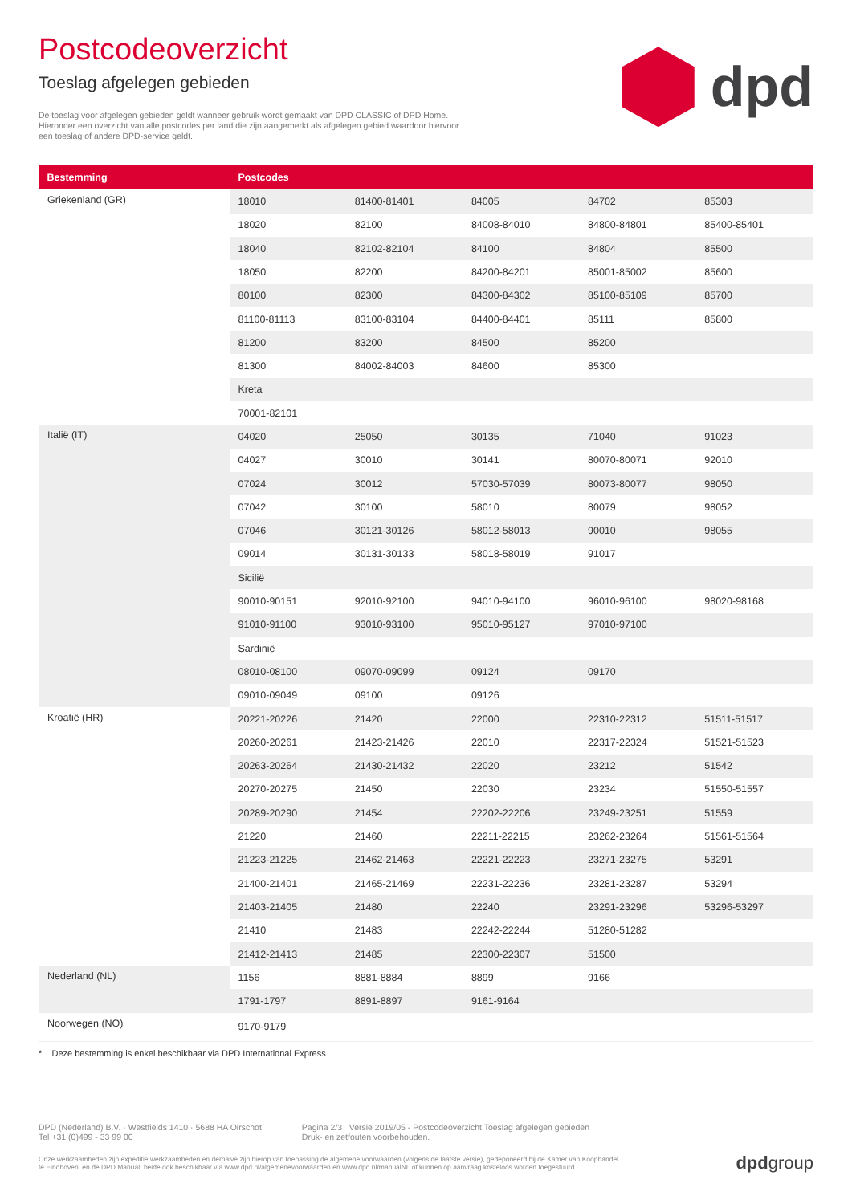Postcodeoverzicht
Toeslag afgelegen gebieden
De toeslag voor afgelegen gebieden geldt wanneer gebruik wordt gemaakt van DPD CLASSIC of DPD Home. Hieronder een overzicht van alle postcodes per land die zijn aangemerkt als afgelegen gebied waardoor hiervoor een toeslag of andere DPD-service geldt.
dpd
| Bestemming | Postcodes | | | | |
| --- | --- | --- | --- | --- | --- |
| Griekenland (GR) | 18010 | 81400-81401 | 84005 | 84702 | 85303 |
| | 18020 | 82100 | 84008-84010 | 84800-84801 | 85400-85401 |
| | 18040 | 82102-82104 | 84100 | 84804 | 85500 |
| | 18050 | 82200 | 84200-84201 | 85001-85002 | 85600 |
| | 80100 | 82300 | 84300-84302 | 85100-85109 | 85700 |
| | 81100-81113 | 83100-83104 | 84400-84401 | 85111 | 85800 |
| | 81200 | 83200 | 84500 | 85200 | |
| | 81300 | 84002-84003 | 84600 | 85300 | |
| | Kreta | | | | |
| | 70001-82101 | | | | |
| Italië (IT) | 04020 | 25050 | 30135 | 71040 | 91023 |
| | 04027 | 30010 | 30141 | 80070-80071 | 92010 |
| | 07024 | 30012 | 57030-57039 | 80073-80077 | 98050 |
| | 07042 | 30100 | 58010 | 80079 | 98052 |
| | 07046 | 30121-30126 | 58012-58013 | 90010 | 98055 |
| | 09014 | 30131-30133 | 58018-58019 | 91017 | |
| | Sicilië | | | | |
| | 90010-90151 | 92010-92100 | 94010-94100 | 96010-96100 | 98020-98168 |
| | 91010-91100 | 93010-93100 | 95010-95127 | 97010-97100 | |
| | Sardinië | | | | |
| | 08010-08100 | 09070-09099 | 09124 | 09170 | |
| | 09010-09049 | 09100 | 09126 | | |
| Kroatië (HR) | 20221-20226 | 21420 | 22000 | 22310-22312 | 51511-51517 |
| | 20260-20261 | 21423-21426 | 22010 | 22317-22324 | 51521-51523 |
| | 20263-20264 | 21430-21432 | 22020 | 23212 | 51542 |
| | 20270-20275 | 21450 | 22030 | 23234 | 51550-51557 |
| | 20289-20290 | 21454 | 22202-22206 | 23249-23251 | 51559 |
| | 21220 | 21460 | 22211-22215 | 23262-23264 | 51561-51564 |
| | 21223-21225 | 21462-21463 | 22221-22223 | 23271-23275 | 53291 |
| | 21400-21401 | 21465-21469 | 22231-22236 | 23281-23287 | 53294 |
| | 21403-21405 | 21480 | 22240 | 23291-23296 | 53296-53297 |
| | 21410 | 21483 | 22242-22244 | 51280-51282 | |
| | 21412-21413 | 21485 | 22300-22307 | 51500 | |
| Nederland (NL) | 1156 | 8881-8884 | 8899 | 9166 | |
| | 1791-1797 | 8891-8897 | 9161-9164 | | |
| Noorwegen (NO) | 9170-9179 | | | | |
* Deze bestemming is enkel beschikbaar via DPD International Express
DPD (Nederland) B.V. · Westfields 1410 · 5688 HA Oirschot
Tel +31 (0)499 - 33 99 00
Pagina 2/3 Versie 2019/05 - Postcodeoverzicht Toeslag afgelegen gebieden
Druk- en zetfouten voorbehouden.
Onze werkzaamheden zijn expeditie werkzaamheden en derhalve zijn hierop van toepassing de algemene voorwaarden (volgens de laatste versie), gedeponeerd bij de Kamer van Koophandel
te Eindhoven, en de DPD Manual, beide ook beschikbaar via www.dpd.nl/algemenevoorwaarden en www.dpd.nl/manualNL of kunnen op aanvraag kosteloos worden toegestuurd.
dpdgroup